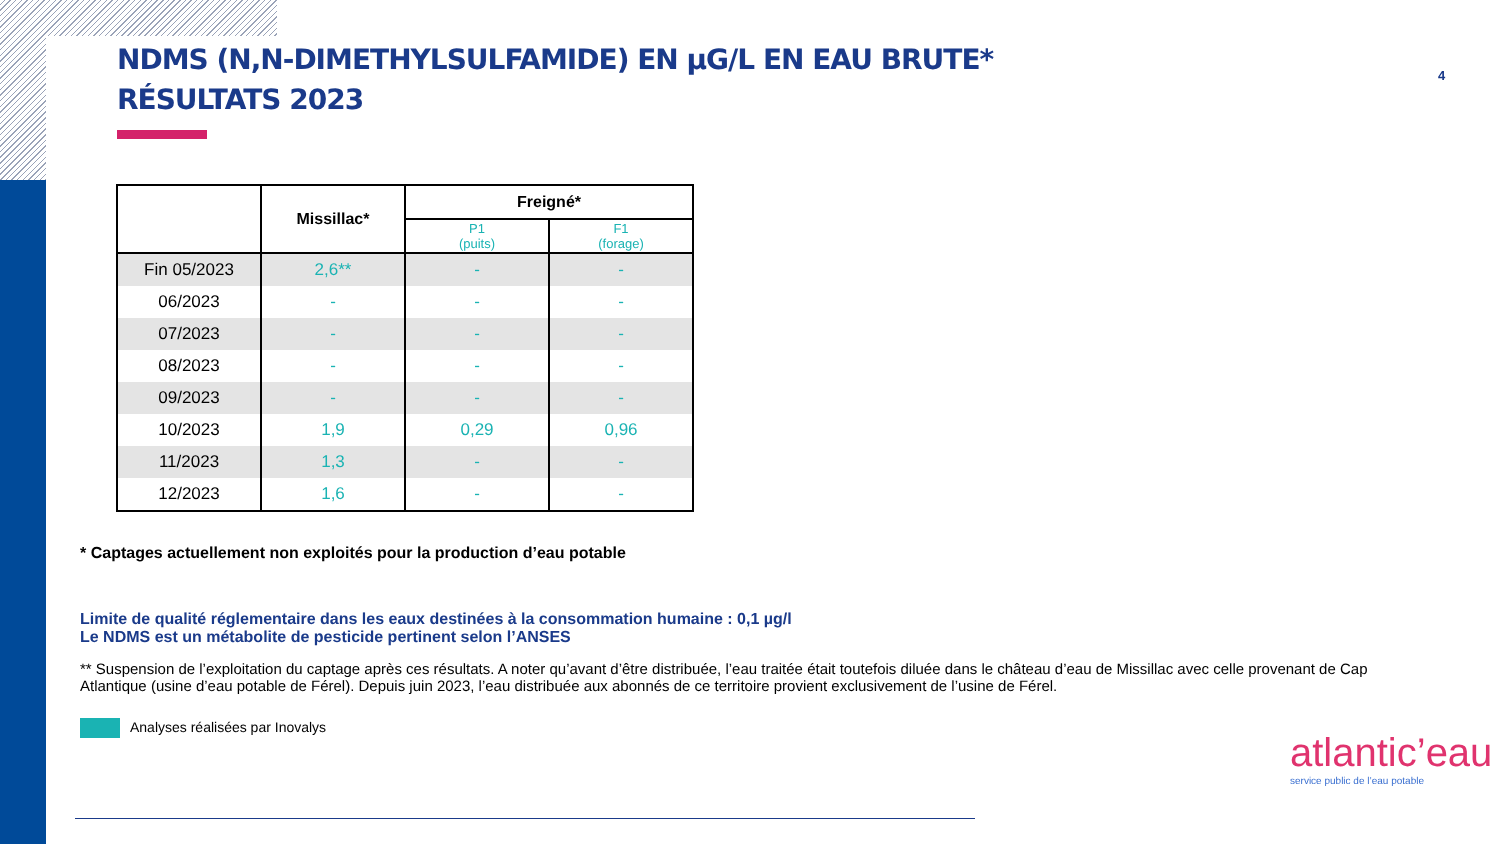4
NDMS (N,N-DIMETHYLSULFAMIDE) EN µG/L EN EAU BRUTE*
RÉSULTATS 2023
| | Missillac* | Freigné* | |
| --- | --- | --- | --- |
| | | P1 (puits) | F1 (forage) |
| Fin 05/2023 | 2,6** | - | - |
| 06/2023 | - | - | - |
| 07/2023 | - | - | - |
| 08/2023 | - | - | - |
| 09/2023 | - | - | - |
| 10/2023 | 1,9 | 0,29 | 0,96 |
| 11/2023 | 1,3 | - | - |
| 12/2023 | 1,6 | - | - |
* Captages actuellement non exploités pour la production d’eau potable
Limite de qualité réglementaire dans les eaux destinées à la consommation humaine : 0,1 µg/l
Le NDMS est un métabolite de pesticide pertinent selon l’ANSES
** Suspension de l’exploitation du captage après ces résultats. A noter qu’avant d’être distribuée, l’eau traitée était toutefois diluée dans le château d’eau de Missillac avec celle provenant de Cap Atlantique (usine d’eau potable de Férel). Depuis juin 2023, l’eau distribuée aux abonnés de ce territoire provient exclusivement de l’usine de Férel.
Analyses réalisées par Inovalys
atlantic’eau
service public de l’eau potable